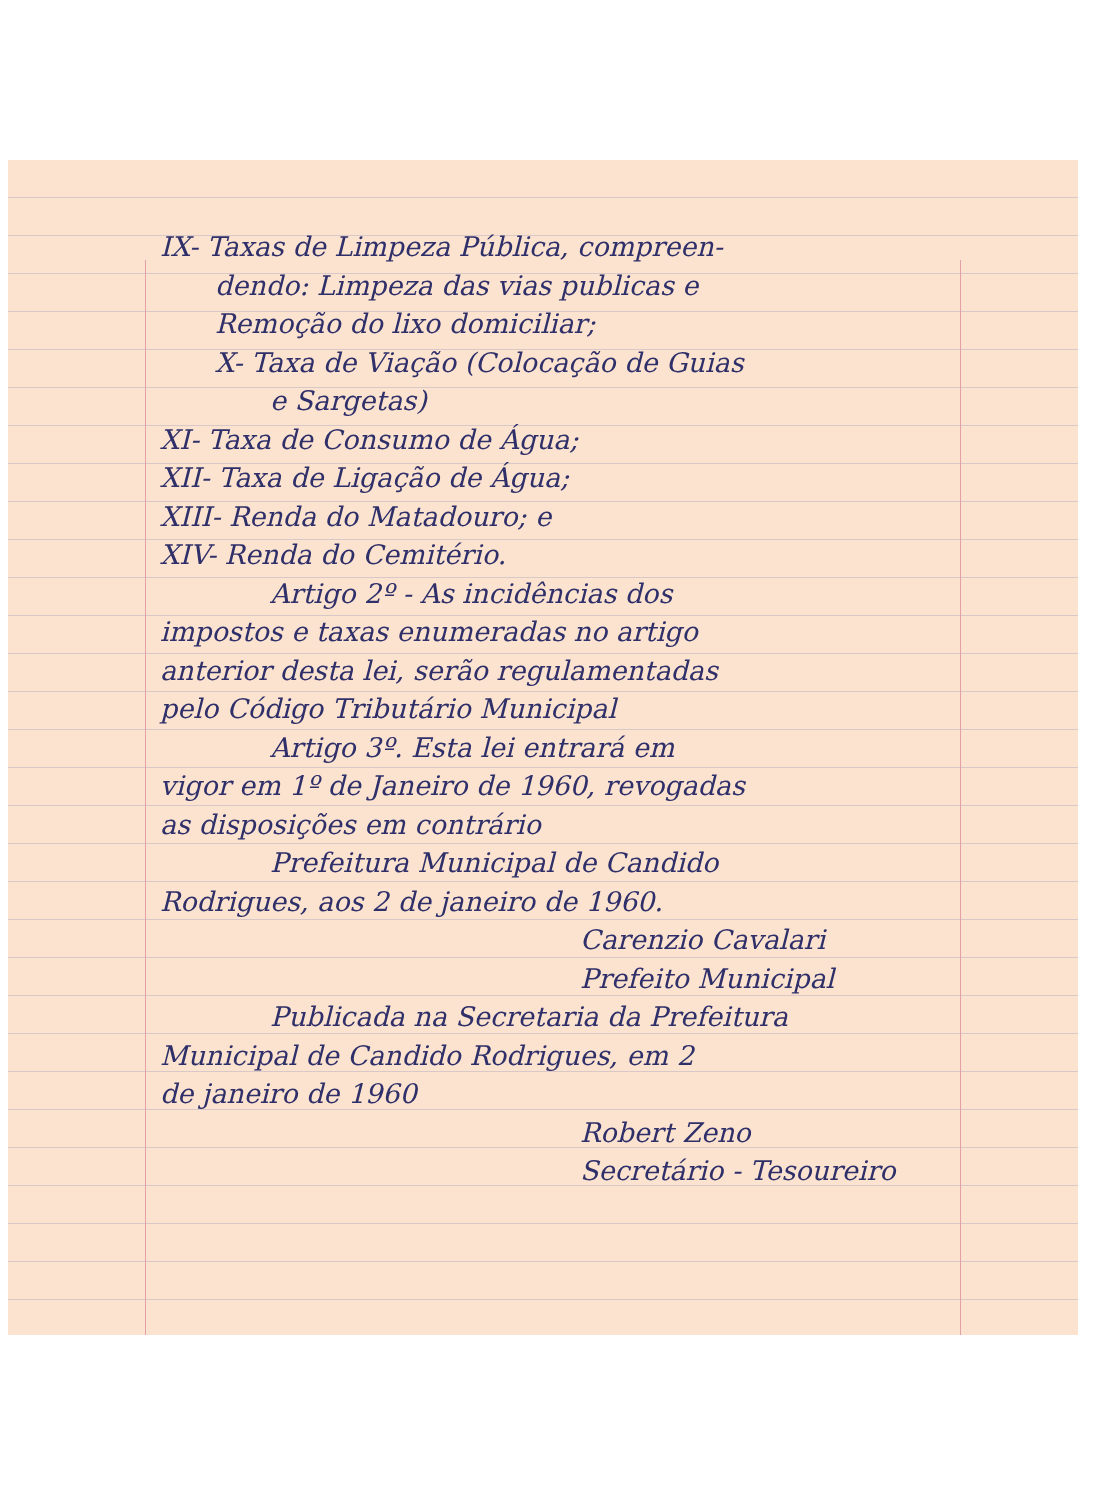IX- Taxas de Limpeza Pública, compreen-
dendo: Limpeza das vias publicas e
Remoção do lixo domiciliar;
X- Taxa de Viação (Colocação de Guias
e Sargetas)
XI- Taxa de Consumo de Água;
XII- Taxa de Ligação de Água;
XIII- Renda do Matadouro; e
XIV- Renda do Cemitério.
Artigo 2º - As incidências dos
impostos e taxas enumeradas no artigo
anterior desta lei, serão regulamentadas
pelo Código Tributário Municipal
Artigo 3º. Esta lei entrará em
vigor em 1º de Janeiro de 1960, revogadas
as disposições em contrário
Prefeitura Municipal de Candido
Rodrigues, aos 2 de janeiro de 1960.
Carenzio Cavalari
Prefeito Municipal
Publicada na Secretaria da Prefeitura
Municipal de Candido Rodrigues, em 2
de janeiro de 1960
Robert Zeno
Secretário - Tesoureiro